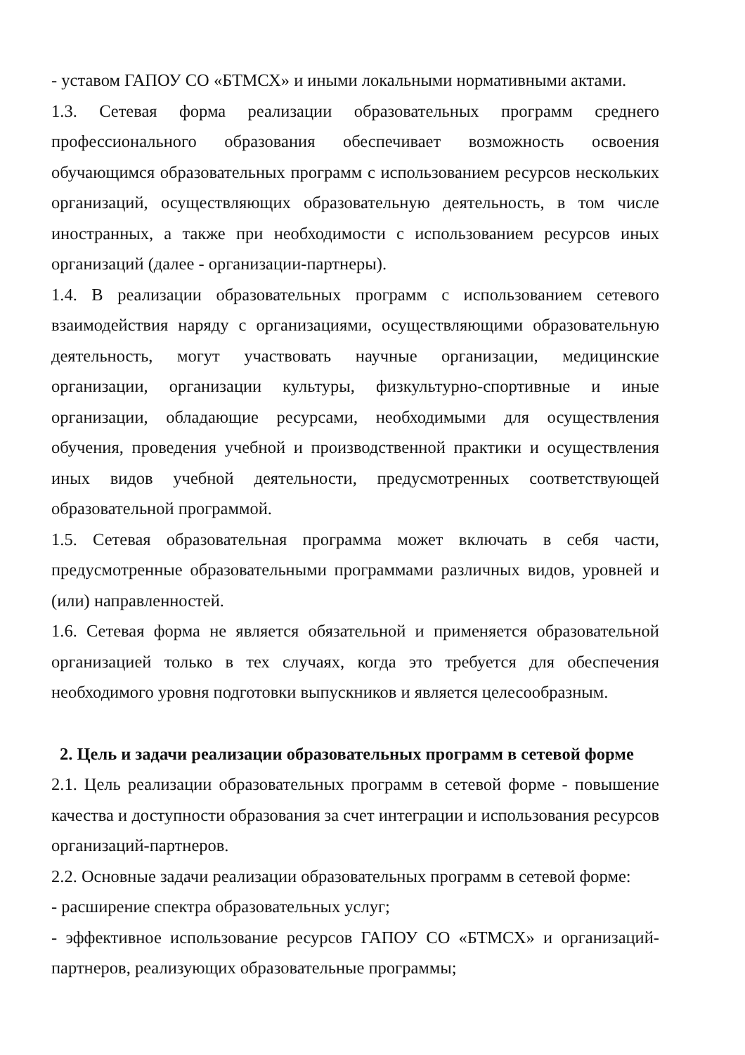- уставом ГАПОУ СО «БТМСХ» и иными локальными нормативными актами.
1.3. Сетевая форма реализации образовательных программ среднего профессионального образования обеспечивает возможность освоения обучающимся образовательных программ с использованием ресурсов нескольких организаций, осуществляющих образовательную деятельность, в том числе иностранных, а также при необходимости с использованием ресурсов иных организаций (далее - организации-партнеры).
1.4. В реализации образовательных программ с использованием сетевого взаимодействия наряду с организациями, осуществляющими образовательную деятельность, могут участвовать научные организации, медицинские организации, организации культуры, физкультурно-спортивные и иные организации, обладающие ресурсами, необходимыми для осуществления обучения, проведения учебной и производственной практики и осуществления иных видов учебной деятельности, предусмотренных соответствующей образовательной программой.
1.5. Сетевая образовательная программа может включать в себя части, предусмотренные образовательными программами различных видов, уровней и (или) направленностей.
1.6. Сетевая форма не является обязательной и применяется образовательной организацией только в тех случаях, когда это требуется для обеспечения необходимого уровня подготовки выпускников и является целесообразным.
2. Цель и задачи реализации образовательных программ в сетевой форме
2.1. Цель реализации образовательных программ в сетевой форме - повышение качества и доступности образования за счет интеграции и использования ресурсов организаций-партнеров.
2.2. Основные задачи реализации образовательных программ в сетевой форме:
- расширение спектра образовательных услуг;
- эффективное использование ресурсов ГАПОУ СО «БТМСХ» и организаций-партнеров, реализующих образовательные программы;